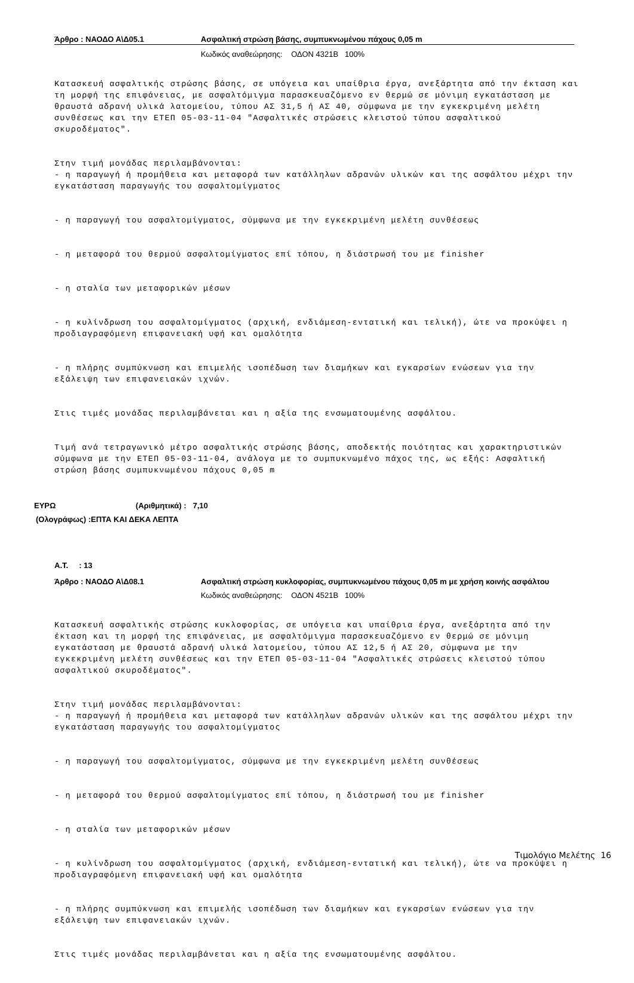Άρθρο : ΝΑΟΔΟ Α\Δ05.1 Ασφαλτική στρώση βάσης, συμπυκνωμένου πάχους 0,05 m
Κωδικός αναθεώρησης: ΟΔΟΝ 4321Β 100%
Κατασκευή ασφαλτικής στρώσης βάσης, σε υπόγεια και υπαίθρια έργα, ανεξάρτητα από την έκταση και τη μορφή της επιφάνειας, με ασφαλτόμιγμα παρασκευαζόμενο εν θερμώ σε μόνιμη εγκατάσταση με θραυστά αδρανή υλικά λατομείου, τύπου ΑΣ 31,5 ή ΑΣ 40, σύμφωνα με την εγκεκριμένη μελέτη συνθέσεως και την ΕΤΕΠ 05-03-11-04 "Ασφαλτικές στρώσεις κλειστού τύπου ασφαλτικού σκυροδέματος".
Στην τιμή μονάδας περιλαμβάνονται: - η παραγωγή ή προμήθεια και μεταφορά των κατάλληλων αδρανών υλικών και της ασφάλτου μέχρι την εγκατάσταση παραγωγής του ασφαλτομίγματος
- η παραγωγή του ασφαλτομίγματος, σύμφωνα με την εγκεκριμένη μελέτη συνθέσεως
- η μεταφορά του θερμού ασφαλτομίγματος επί τόπου, η διάστρωσή του με finisher
- η σταλία των μεταφορικών μέσων
- η κυλίνδρωση του ασφαλτομίγματος (αρχική, ενδιάμεση-εντατική και τελική), ώτε να προκύψει η προδιαγραφόμενη επιφανειακή υφή και ομαλότητα
- η πλήρης συμπύκνωση και επιμελής ισοπέδωση των διαμήκων και εγκαρσίων ενώσεων για την εξάλειψη των επιφανειακών ιχνών.
Στις τιμές μονάδας περιλαμβάνεται και η αξία της ενσωματουμένης ασφάλτου.
Τιμή ανά τετραγωνικό μέτρο ασφαλτικής στρώσης βάσης, αποδεκτής ποιότητας και χαρακτηριστικών σύμφωνα με την ΕΤΕΠ 05-03-11-04, ανάλογα με το συμπυκνωμένο πάχος της, ως εξής: Ασφαλτική στρώση βάσης συμπυκνωμένου πάχους 0,05 m
ΕΥΡΩ (Αριθμητικά) : 7,10
(Ολογράφως) :ΕΠΤΑ ΚΑΙ ΔΕΚΑ ΛΕΠΤΑ
Α.Τ. : 13
Άρθρο : ΝΑΟΔΟ Α\Δ08.1 Ασφαλτική στρώση κυκλοφορίας, συμπυκνωμένου πάχους 0,05 m με χρήση κοινής ασφάλτου
Κωδικός αναθεώρησης: ΟΔΟΝ 4521Β 100%
Κατασκευή ασφαλτικής στρώσης κυκλοφορίας, σε υπόγεια και υπαίθρια έργα, ανεξάρτητα από την έκταση και τη μορφή της επιφάνειας, με ασφαλτόμιγμα παρασκευαζόμενο εν θερμώ σε μόνιμη εγκατάσταση με θραυστά αδρανή υλικά λατομείου, τύπου ΑΣ 12,5 ή ΑΣ 20, σύμφωνα με την εγκεκριμένη μελέτη συνθέσεως και την ΕΤΕΠ 05-03-11-04 "Ασφαλτικές στρώσεις κλειστού τύπου ασφαλτικού σκυροδέματος".
Στην τιμή μονάδας περιλαμβάνονται: - η παραγωγή ή προμήθεια και μεταφορά των κατάλληλων αδρανών υλικών και της ασφάλτου μέχρι την εγκατάσταση παραγωγής του ασφαλτομίγματος
- η παραγωγή του ασφαλτομίγματος, σύμφωνα με την εγκεκριμένη μελέτη συνθέσεως
- η μεταφορά του θερμού ασφαλτομίγματος επί τόπου, η διάστρωσή του με finisher
- η σταλία των μεταφορικών μέσων
- η κυλίνδρωση του ασφαλτομίγματος (αρχική, ενδιάμεση-εντατική και τελική), ώτε να προκύψει η προδιαγραφόμενη επιφανειακή υφή και ομαλότητα
- η πλήρης συμπύκνωση και επιμελής ισοπέδωση των διαμήκων και εγκαρσίων ενώσεων για την εξάλειψη των επιφανειακών ιχνών.
Στις τιμές μονάδας περιλαμβάνεται και η αξία της ενσωματουμένης ασφάλτου.
Τιμολόγιο Μελέτης 16